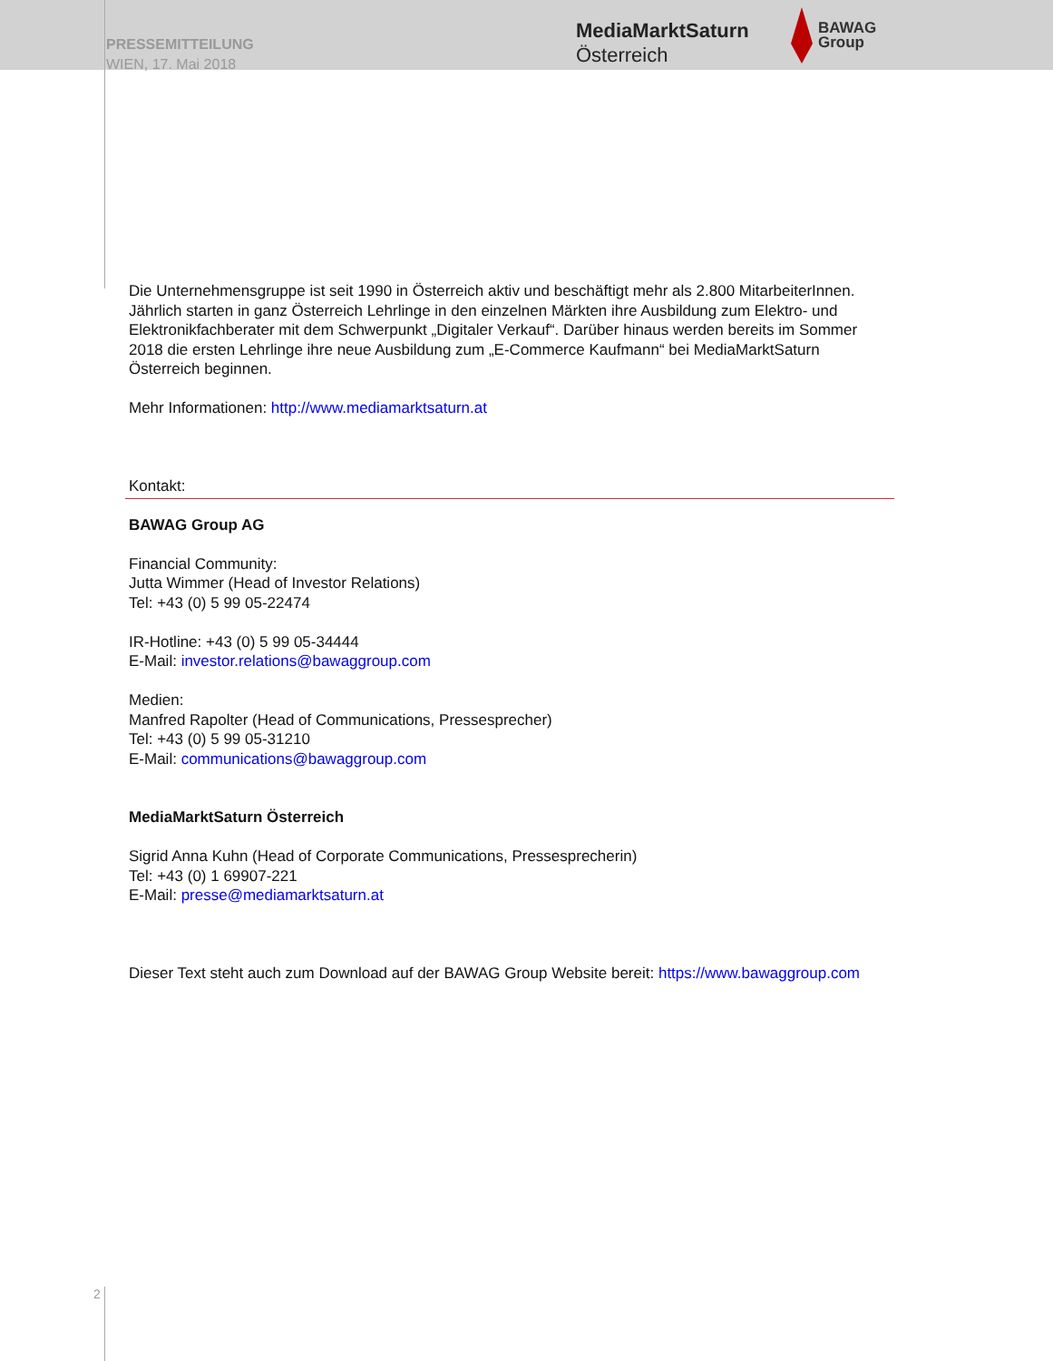PRESSEMITTEILUNG
WIEN, 17. Mai 2018
MediaMarktSaturn
Österreich
BAWAG
Group
Die Unternehmensgruppe ist seit 1990 in Österreich aktiv und beschäftigt mehr als 2.800 MitarbeiterInnen. Jährlich starten in ganz Österreich Lehrlinge in den einzelnen Märkten ihre Ausbildung zum Elektro- und Elektronikfachberater mit dem Schwerpunkt „Digitaler Verkauf“. Darüber hinaus werden bereits im Sommer 2018 die ersten Lehrlinge ihre neue Ausbildung zum „E-Commerce Kaufmann“ bei MediaMarktSaturn Österreich beginnen.
Mehr Informationen: http://www.mediamarktsaturn.at
Kontakt:
BAWAG Group AG
Financial Community:
Jutta Wimmer (Head of Investor Relations)
Tel: +43 (0) 5 99 05-22474
IR-Hotline: +43 (0) 5 99 05-34444
E-Mail: investor.relations@bawaggroup.com
Medien:
Manfred Rapolter (Head of Communications, Pressesprecher)
Tel: +43 (0) 5 99 05-31210
E-Mail: communications@bawaggroup.com
MediaMarktSaturn Österreich
Sigrid Anna Kuhn (Head of Corporate Communications, Pressesprecherin)
Tel: +43 (0) 1 69907-221
E-Mail: presse@mediamarktsaturn.at
Dieser Text steht auch zum Download auf der BAWAG Group Website bereit: https://www.bawaggroup.com
2